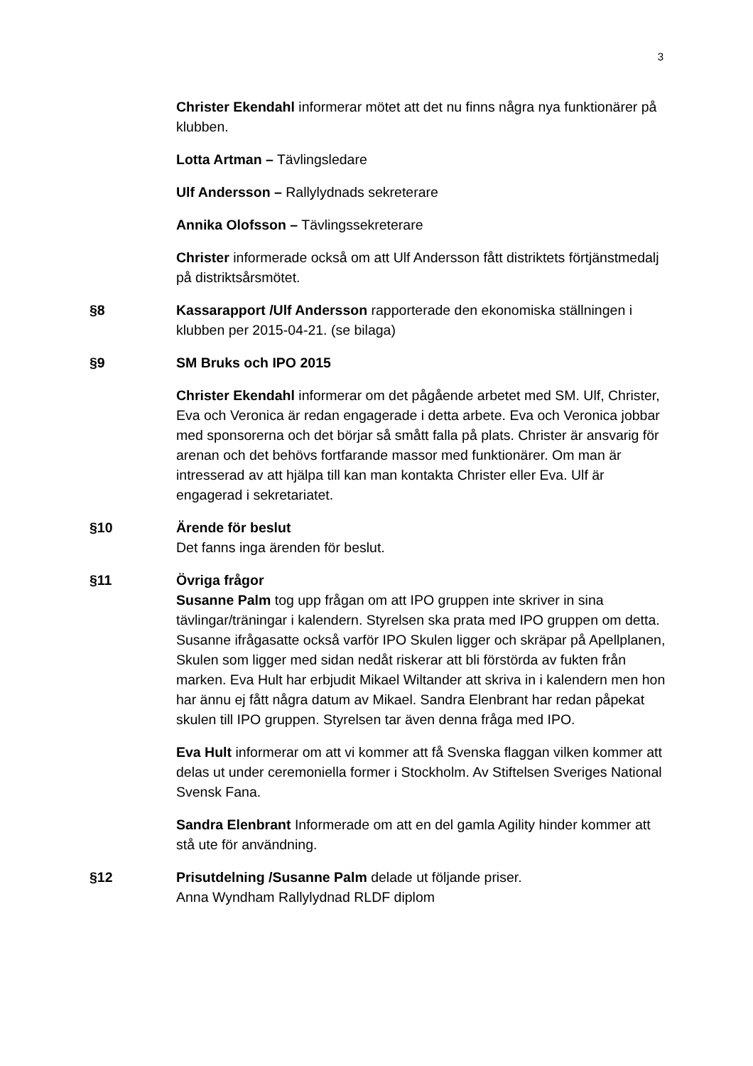3
Christer Ekendahl informerar mötet att det nu finns några nya funktionärer på klubben.
Lotta Artman – Tävlingsledare
Ulf Andersson – Rallylydnads sekreterare
Annika Olofsson – Tävlingssekreterare
Christer informerade också om att Ulf Andersson fått distriktets förtjänstmedalj på distriktsårsmötet.
§8 Kassarapport /Ulf Andersson rapporterade den ekonomiska ställningen i klubben per 2015-04-21. (se bilaga)
§9 SM Bruks och IPO 2015
Christer Ekendahl informerar om det pågående arbetet med SM. Ulf, Christer, Eva och Veronica är redan engagerade i detta arbete. Eva och Veronica jobbar med sponsorerna och det börjar så smått falla på plats. Christer är ansvarig för arenan och det behövs fortfarande massor med funktionärer. Om man är intresserad av att hjälpa till kan man kontakta Christer eller Eva. Ulf är engagerad i sekretariatet.
§10 Ärende för beslut
Det fanns inga ärenden för beslut.
§11 Övriga frågor
Susanne Palm tog upp frågan om att IPO gruppen inte skriver in sina tävlingar/träningar i kalendern. Styrelsen ska prata med IPO gruppen om detta. Susanne ifrågasatte också varför IPO Skulen ligger och skräpar på Apellplanen, Skulen som ligger med sidan nedåt riskerar att bli förstörda av fukten från marken. Eva Hult har erbjudit Mikael Wiltander att skriva in i kalendern men hon har ännu ej fått några datum av Mikael. Sandra Elenbrant har redan påpekat skulen till IPO gruppen. Styrelsen tar även denna fråga med IPO.
Eva Hult informerar om att vi kommer att få Svenska flaggan vilken kommer att delas ut under ceremoniella former i Stockholm. Av Stiftelsen Sveriges National Svensk Fana.
Sandra Elenbrant Informerade om att en del gamla Agility hinder kommer att stå ute för användning.
§12 Prisutdelning /Susanne Palm delade ut följande priser.
Anna Wyndham Rallylydnad RLDF diplom